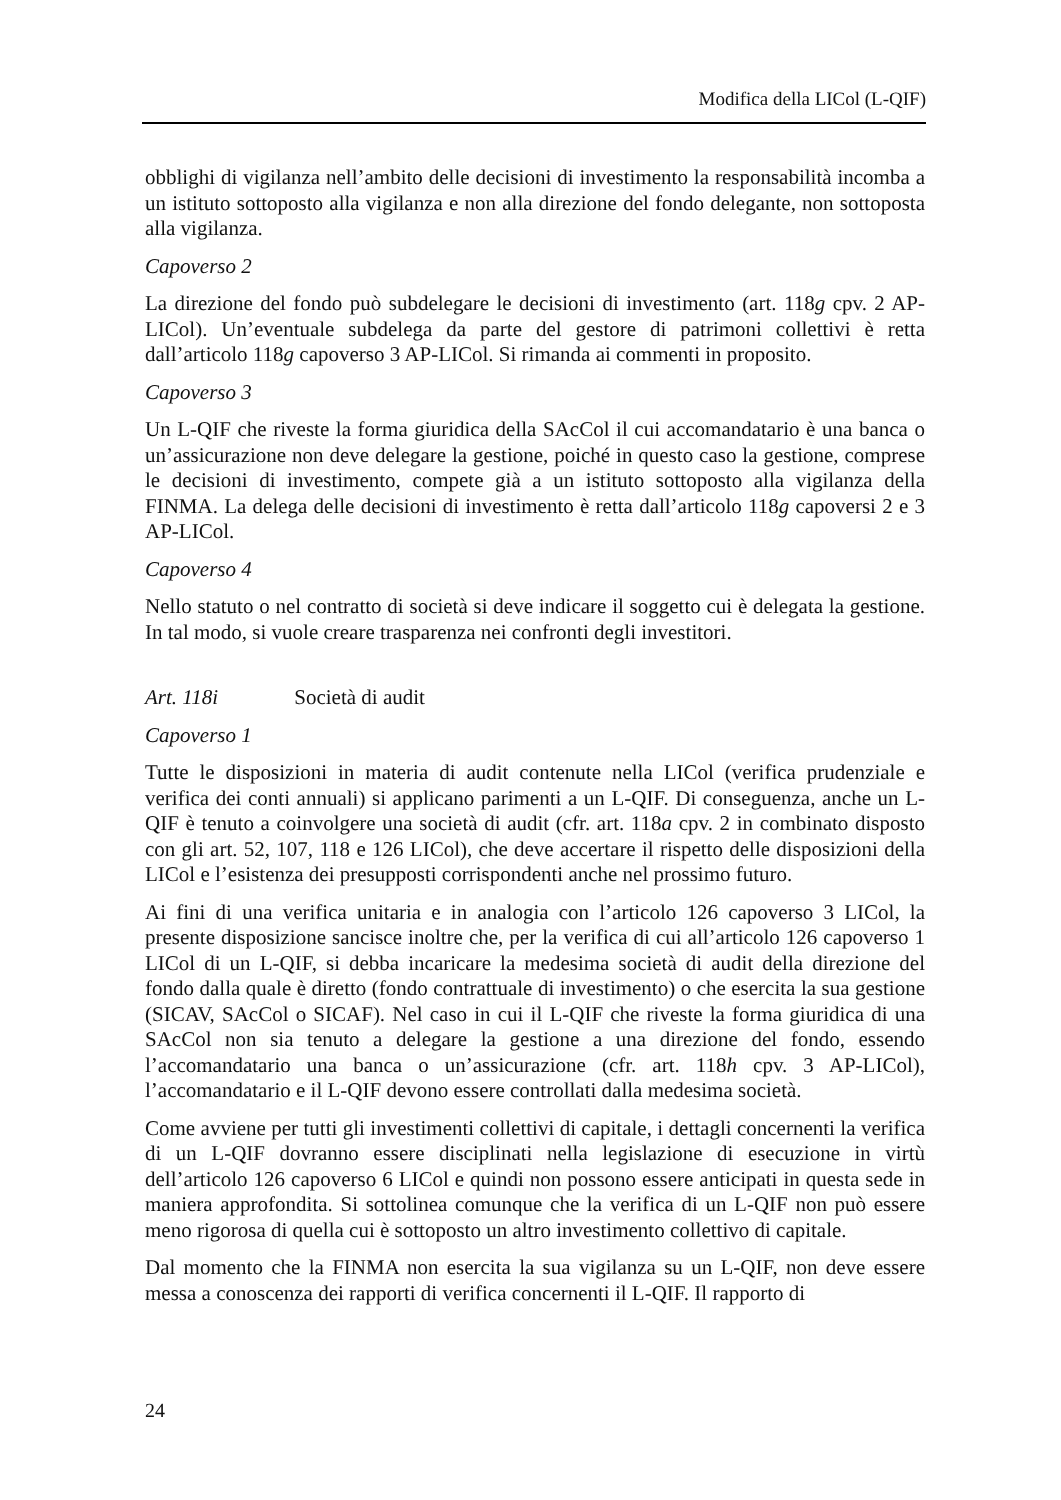Modifica della LICol (L-QIF)
obblighi di vigilanza nell’ambito delle decisioni di investimento la responsabilità incomba a un istituto sottoposto alla vigilanza e non alla direzione del fondo delegante, non sottoposta alla vigilanza.
Capoverso 2
La direzione del fondo può subdelegare le decisioni di investimento (art. 118g cpv. 2 AP-LICol). Un’eventuale subdelega da parte del gestore di patrimoni collettivi è retta dall’articolo 118g capoverso 3 AP-LICol. Si rimanda ai commenti in proposito.
Capoverso 3
Un L-QIF che riveste la forma giuridica della SAcCol il cui accomandatario è una banca o un’assicurazione non deve delegare la gestione, poiché in questo caso la gestione, comprese le decisioni di investimento, compete già a un istituto sottoposto alla vigilanza della FINMA. La delega delle decisioni di investimento è retta dall’articolo 118g capoversi 2 e 3 AP-LICol.
Capoverso 4
Nello statuto o nel contratto di società si deve indicare il soggetto cui è delegata la gestione. In tal modo, si vuole creare trasparenza nei confronti degli investitori.
Art. 118i Società di audit
Capoverso 1
Tutte le disposizioni in materia di audit contenute nella LICol (verifica prudenziale e verifica dei conti annuali) si applicano parimenti a un L-QIF. Di conseguenza, anche un L-QIF è tenuto a coinvolgere una società di audit (cfr. art. 118a cpv. 2 in combinato disposto con gli art. 52, 107, 118 e 126 LICol), che deve accertare il rispetto delle disposizioni della LICol e l’esistenza dei presupposti corrispondenti anche nel prossimo futuro.
Ai fini di una verifica unitaria e in analogia con l’articolo 126 capoverso 3 LICol, la presente disposizione sancisce inoltre che, per la verifica di cui all’articolo 126 capoverso 1 LICol di un L-QIF, si debba incaricare la medesima società di audit della direzione del fondo dalla quale è diretto (fondo contrattuale di investimento) o che esercita la sua gestione (SICAV, SAcCol o SICAF). Nel caso in cui il L-QIF che riveste la forma giuridica di una SAcCol non sia tenuto a delegare la gestione a una direzione del fondo, essendo l’accomandatario una banca o un’assicurazione (cfr. art. 118h cpv. 3 AP-LICol), l’accomandatario e il L-QIF devono essere controllati dalla medesima società.
Come avviene per tutti gli investimenti collettivi di capitale, i dettagli concernenti la verifica di un L-QIF dovranno essere disciplinati nella legislazione di esecuzione in virtù dell’articolo 126 capoverso 6 LICol e quindi non possono essere anticipati in questa sede in maniera approfondita. Si sottolinea comunque che la verifica di un L-QIF non può essere meno rigorosa di quella cui è sottoposto un altro investimento collettivo di capitale.
Dal momento che la FINMA non esercita la sua vigilanza su un L-QIF, non deve essere messa a conoscenza dei rapporti di verifica concernenti il L-QIF. Il rapporto di
24